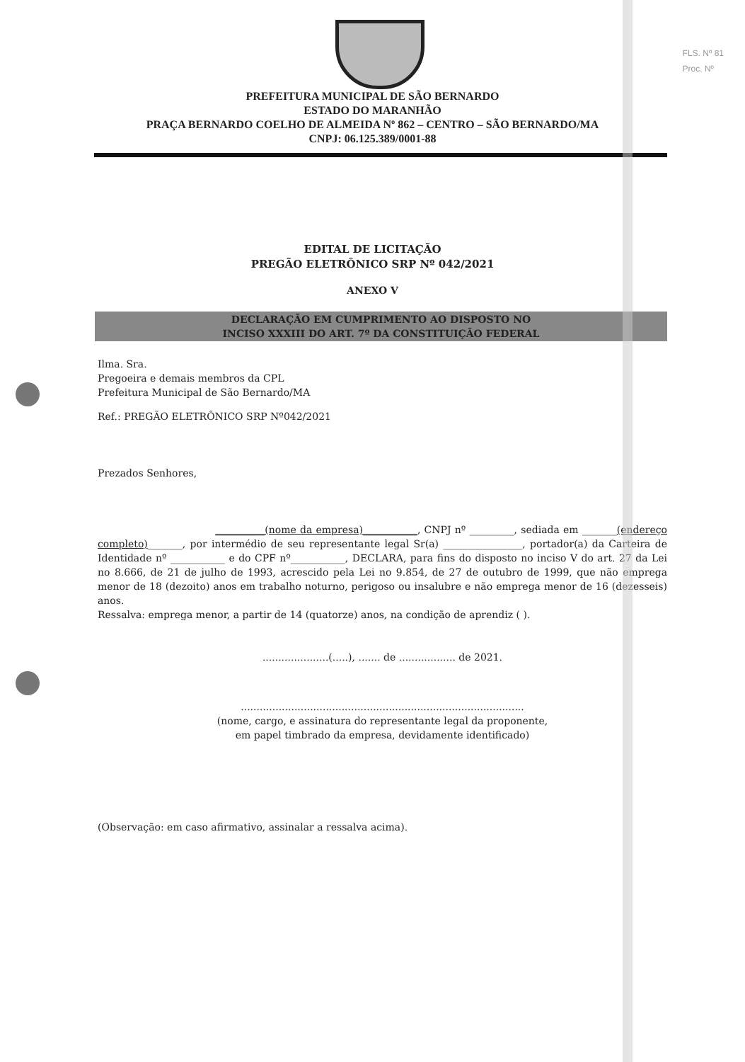FLS. Nº 81
Proc. Nº
PREFEITURA MUNICIPAL DE SÃO BERNARDO
ESTADO DO MARANHÃO
PRAÇA BERNARDO COELHO DE ALMEIDA Nº 862 – CENTRO – SÃO BERNARDO/MA
CNPJ: 06.125.389/0001-88
EDITAL DE LICITAÇÃO
PREGÃO ELETRÔNICO SRP Nº 042/2021
ANEXO V
DECLARAÇÃO EM CUMPRIMENTO AO DISPOSTO NO
INCISO XXXIII DO ART. 7º DA CONSTITUIÇÃO FEDERAL
Ilma. Sra.
Pregoeira e demais membros da CPL
Prefeitura Municipal de São Bernardo/MA
Ref.: PREGÃO ELETRÔNICO SRP Nº042/2021
Prezados Senhores,
__________(nome da empresa)___________, CNPJ nº _________, sediada em _______(endereço completo)_______, por intermédio de seu representante legal Sr(a) ________________, portador(a) da Carteira de Identidade nº ___________ e do CPF nº___________, DECLARA, para fins do disposto no inciso V do art. 27 da Lei no 8.666, de 21 de julho de 1993, acrescido pela Lei no 9.854, de 27 de outubro de 1999, que não emprega menor de 18 (dezoito) anos em trabalho noturno, perigoso ou insalubre e não emprega menor de 16 (dezesseis) anos.
Ressalva: emprega menor, a partir de 14 (quatorze) anos, na condição de aprendiz ( ).
.....................(.....), ....... de .................. de 2021.
..........................................................................................
(nome, cargo, e assinatura do representante legal da proponente,
em papel timbrado da empresa, devidamente identificado)
(Observação: em caso afirmativo, assinalar a ressalva acima).